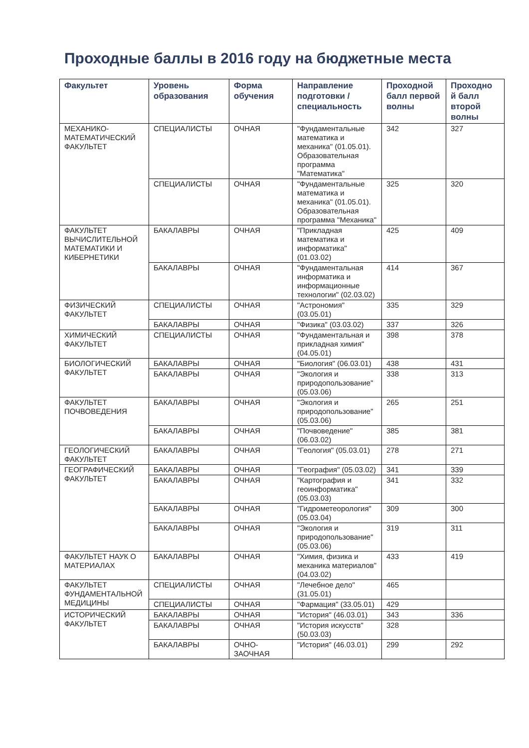Проходные баллы в 2016 году на бюджетные места
| Факультет | Уровень образования | Форма обучения | Направление подготовки / специальность | Проходной балл первой волны | Проходно й балл второй волны |
| --- | --- | --- | --- | --- | --- |
| МЕХАНИКО-МАТЕМАТИЧЕСКИЙ ФАКУЛЬТЕТ | СПЕЦИАЛИСТЫ | ОЧНАЯ | "Фундаментальные математика и механика" (01.05.01). Образовательная программа "Математика" | 342 | 327 |
| | СПЕЦИАЛИСТЫ | ОЧНАЯ | "Фундаментальные математика и механика" (01.05.01). Образовательная программа "Механика" | 325 | 320 |
| ФАКУЛЬТЕТ ВЫЧИСЛИТЕЛЬНОЙ МАТЕМАТИКИ И КИБЕРНЕТИКИ | БАКАЛАВРЫ | ОЧНАЯ | "Прикладная математика и информатика" (01.03.02) | 425 | 409 |
| | БАКАЛАВРЫ | ОЧНАЯ | "Фундаментальная информатика и информационные технологии" (02.03.02) | 414 | 367 |
| ФИЗИЧЕСКИЙ ФАКУЛЬТЕТ | СПЕЦИАЛИСТЫ | ОЧНАЯ | "Астрономия" (03.05.01) | 335 | 329 |
| | БАКАЛАВРЫ | ОЧНАЯ | "Физика" (03.03.02) | 337 | 326 |
| ХИМИЧЕСКИЙ ФАКУЛЬТЕТ | СПЕЦИАЛИСТЫ | ОЧНАЯ | "Фундаментальная и прикладная химия" (04.05.01) | 398 | 378 |
| БИОЛОГИЧЕСКИЙ ФАКУЛЬТЕТ | БАКАЛАВРЫ | ОЧНАЯ | "Биология" (06.03.01) | 438 | 431 |
| | БАКАЛАВРЫ | ОЧНАЯ | "Экология и природопользование" (05.03.06) | 338 | 313 |
| ФАКУЛЬТЕТ ПОЧВОВЕДЕНИЯ | БАКАЛАВРЫ | ОЧНАЯ | "Экология и природопользование" (05.03.06) | 265 | 251 |
| | БАКАЛАВРЫ | ОЧНАЯ | "Почвоведение" (06.03.02) | 385 | 381 |
| ГЕОЛОГИЧЕСКИЙ ФАКУЛЬТЕТ | БАКАЛАВРЫ | ОЧНАЯ | "Геология" (05.03.01) | 278 | 271 |
| ГЕОГРАФИЧЕСКИЙ ФАКУЛЬТЕТ | БАКАЛАВРЫ | ОЧНАЯ | "География" (05.03.02) | 341 | 339 |
| | БАКАЛАВРЫ | ОЧНАЯ | "Картография и геоинформатика" (05.03.03) | 341 | 332 |
| | БАКАЛАВРЫ | ОЧНАЯ | "Гидрометеорология" (05.03.04) | 309 | 300 |
| | БАКАЛАВРЫ | ОЧНАЯ | "Экология и природопользование" (05.03.06) | 319 | 311 |
| ФАКУЛЬТЕТ НАУК О МАТЕРИАЛАХ | БАКАЛАВРЫ | ОЧНАЯ | "Химия, физика и механика материалов" (04.03.02) | 433 | 419 |
| ФАКУЛЬТЕТ ФУНДАМЕНТАЛЬНОЙ МЕДИЦИНЫ | СПЕЦИАЛИСТЫ | ОЧНАЯ | "Лечебное дело" (31.05.01) | 465 | |
| | СПЕЦИАЛИСТЫ | ОЧНАЯ | "Фармация" (33.05.01) | 429 | |
| ИСТОРИЧЕСКИЙ ФАКУЛЬТЕТ | БАКАЛАВРЫ | ОЧНАЯ | "История" (46.03.01) | 343 | 336 |
| | БАКАЛАВРЫ | ОЧНАЯ | "История искусств" (50.03.03) | 328 | |
| | БАКАЛАВРЫ | ОЧНО-ЗАОЧНАЯ | "История" (46.03.01) | 299 | 292 |